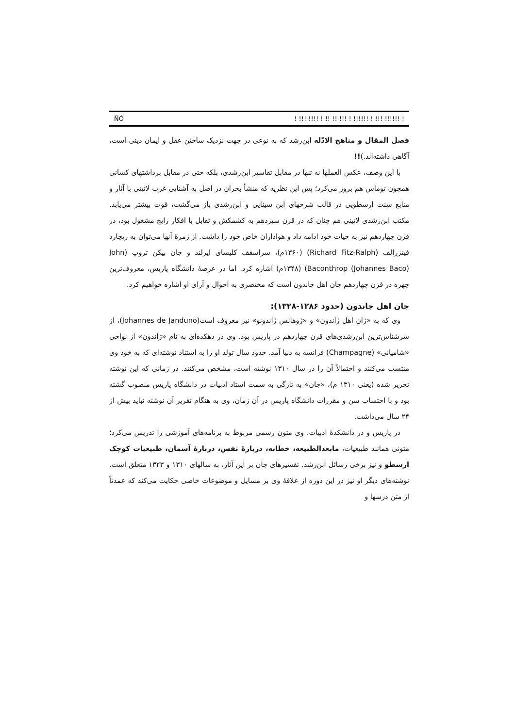ÑÓ! !!! !!!! ! !! !! !!! ! !!!!!! ! !!! !!!!!! !
فصل المقال و مناهج الادّله ابن‌رشد که به نوعی در جهت نزدیک ساختن عقل و ایمان دینی است، آگاهی داشته‌اند.)!!
با این وصف، عکس العملها نه تنها در مقابل تفاسیر ابن‌رشدی، بلکه حتی در مقابل برداشتهای کسانی همچون توماس هم بروز می‌کرد؛ پس این نظریه که منشأ بحران در اصل به آشنایی غرب لاتینی با آثار و منابع سنت ارسطویی در قالب شرحهای ابن سینایی و ابن‌رشدی باز می‌گشت، قوت بیشتر می‌یابد. مکتب ابن‌رشدی لاتینی هم چنان که در قرن سیزدهم به کشمکش و تقابل با افکار رایج مشغول بود، در قرن چهاردهم نیز به حیات خود ادامه داد و هواداران خاص خود را داشت. از زمرهٔ آنها می‌توان به ریچارد فیتزرالف (Richard Fitz-Ralph) (۱۳۶۰م)، سراسقف کلیسای ایرلند و جان بیکن تروپ (John Baconthrop (Johannes Baco)) (۱۳۴۸م) اشاره کرد. اما در عرصهٔ دانشگاه پاریس، معروف‌ترین چهره در قرن چهاردهم جان اهل جاندون است که مختصری به احوال و آرای او اشاره خواهیم کرد.
جان اهل جاندون (حدود ۱۲۸۶-۱۳۲۸):
وی که به «ژان اهل ژاندون» و «ژوهانس ژاندونو» نیز معروف است(Johannes de Janduno)، از سرشناس‌ترین ابن‌رشدی‌های قرن چهاردهم در پاریس بود. وی در دهکده‌ای به نام «ژاندون» از نواحی «شامپانی» (Champagne) فرانسه به دنیا آمد. حدود سال تولد او را به استناد نوشته‌ای که به خود وی منتسب می‌کنند و احتمالاً آن را در سال ۱۳۱۰ نوشته است، مشخص می‌کنند. در زمانی که این نوشته تحریر شده (یعنی ۱۳۱۰ م)، «جان» به تازگی به سمت استاد ادبیات در دانشگاه پاریس منصوب گشته بود و با احتساب سن و مقررات دانشگاه پاریس در آن زمان، وی به هنگام تقریر آن نوشته نباید بیش از ۲۴ سال می‌داشت.
در پاریس و در دانشکدهٔ ادبیات، وی متون رسمی مربوط به برنامه‌های آموزشی را تدریس می‌کرد؛ متونی همانند طبیعیات، مابعدالطبیعه، خطابه، دربارهٔ نفس، دربارهٔ آسمان، طبیعیات کوچک ارسطو و نیز برخی رسائل ابن‌رشد. تفسیرهای جان بر این آثار، به سالهای ۱۳۱۰ و ۱۳۲۳ متعلق است. نوشته‌های دیگر او نیز در این دوره از علاقهٔ وی بر مسایل و موضوعات خاصی حکایت می‌کند که عمدتاً از متن درسها و